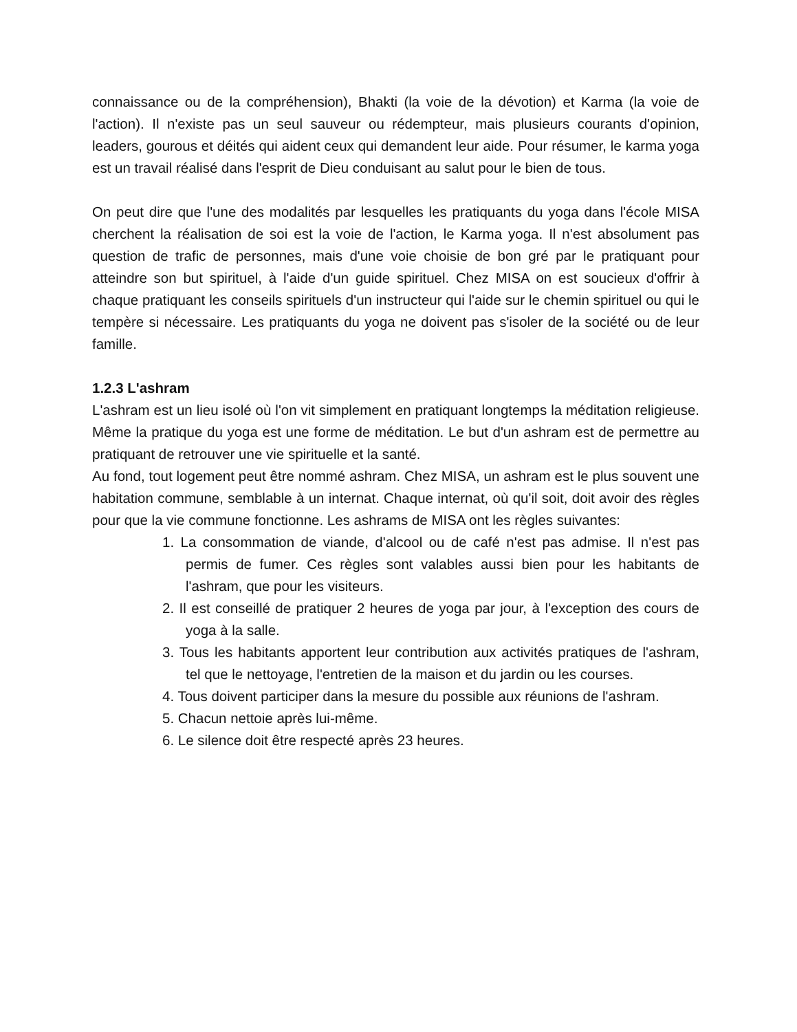connaissance ou de la compréhension), Bhakti (la voie de la dévotion) et Karma (la voie de l'action). Il n'existe pas un seul sauveur ou rédempteur, mais plusieurs courants d'opinion, leaders, gourous et déités qui aident ceux qui demandent leur aide. Pour résumer, le karma yoga est un travail réalisé dans l'esprit de Dieu conduisant au salut pour le bien de tous.
On peut dire que l'une des modalités par lesquelles les pratiquants du yoga dans l'école MISA cherchent la réalisation de soi est la voie de l'action, le Karma yoga. Il n'est absolument pas question de trafic de personnes, mais d'une voie choisie de bon gré par le pratiquant pour atteindre son but spirituel, à l'aide d'un guide spirituel. Chez MISA on est soucieux d'offrir à chaque pratiquant les conseils spirituels d'un instructeur qui l'aide sur le chemin spirituel ou qui le tempère si nécessaire. Les pratiquants du yoga ne doivent pas s'isoler de la société ou de leur famille.
1.2.3 L'ashram
L'ashram est un lieu isolé où l'on vit simplement en pratiquant longtemps la méditation religieuse. Même la pratique du yoga est une forme de méditation. Le but d'un ashram est de permettre au pratiquant de retrouver une vie spirituelle et la santé.
Au fond, tout logement peut être nommé ashram. Chez MISA, un ashram est le plus souvent une habitation commune, semblable à un internat. Chaque internat, où qu'il soit, doit avoir des règles pour que la vie commune fonctionne. Les ashrams de MISA ont les règles suivantes:
1. La consommation de viande, d'alcool ou de café n'est pas admise. Il n'est pas permis de fumer. Ces règles sont valables aussi bien pour les habitants de l'ashram, que pour les visiteurs.
2. Il est conseillé de pratiquer 2 heures de yoga par jour, à l'exception des cours de yoga à la salle.
3. Tous les habitants apportent leur contribution aux activités pratiques de l'ashram, tel que le nettoyage, l'entretien de la maison et du jardin ou les courses.
4. Tous doivent participer dans la mesure du possible aux réunions de l'ashram.
5. Chacun nettoie après lui-même.
6. Le silence doit être respecté après 23 heures.